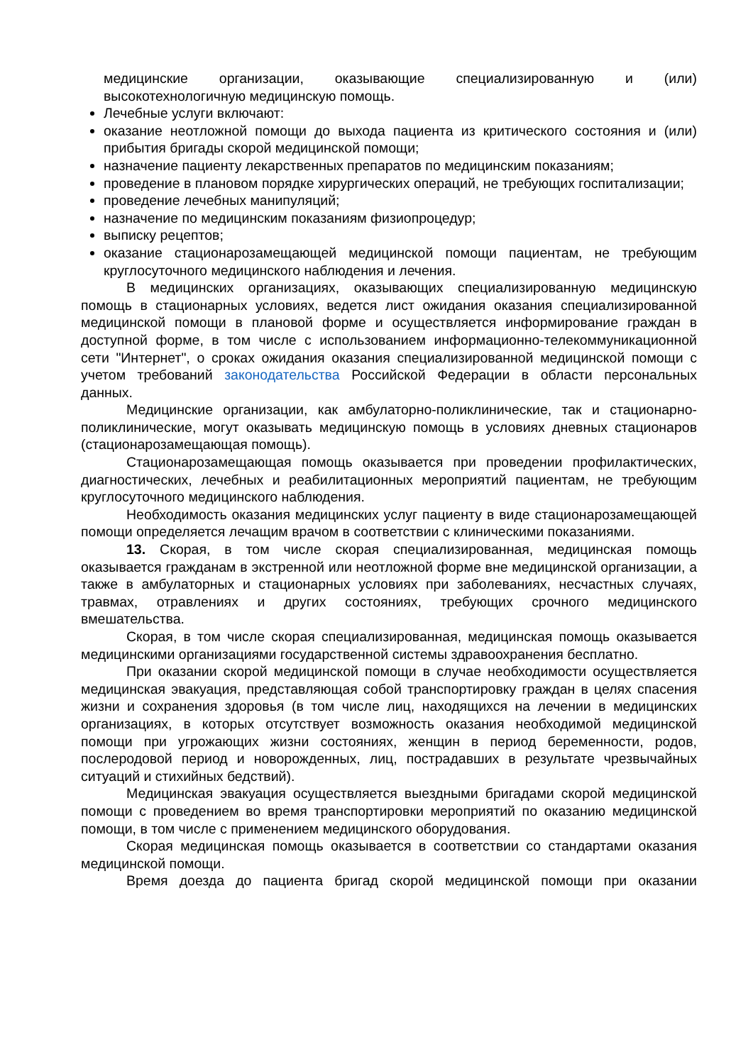медицинские организации, оказывающие специализированную и (или) высокотехнологичную медицинскую помощь.
Лечебные услуги включают:
оказание неотложной помощи до выхода пациента из критического состояния и (или) прибытия бригады скорой медицинской помощи;
назначение пациенту лекарственных препаратов по медицинским показаниям;
проведение в плановом порядке хирургических операций, не требующих госпитализации;
проведение лечебных манипуляций;
назначение по медицинским показаниям физиопроцедур;
выписку рецептов;
оказание стационарозамещающей медицинской помощи пациентам, не требующим круглосуточного медицинского наблюдения и лечения.
В медицинских организациях, оказывающих специализированную медицинскую помощь в стационарных условиях, ведется лист ожидания оказания специализированной медицинской помощи в плановой форме и осуществляется информирование граждан в доступной форме, в том числе с использованием информационно-телекоммуникационной сети "Интернет", о сроках ожидания оказания специализированной медицинской помощи с учетом требований законодательства Российской Федерации в области персональных данных.
Медицинские организации, как амбулаторно-поликлинические, так и стационарно-поликлинические, могут оказывать медицинскую помощь в условиях дневных стационаров (стационарозамещающая помощь).
Стационарозамещающая помощь оказывается при проведении профилактических, диагностических, лечебных и реабилитационных мероприятий пациентам, не требующим круглосуточного медицинского наблюдения.
Необходимость оказания медицинских услуг пациенту в виде стационарозамещающей помощи определяется лечащим врачом в соответствии с клиническими показаниями.
13. Скорая, в том числе скорая специализированная, медицинская помощь оказывается гражданам в экстренной или неотложной форме вне медицинской организации, а также в амбулаторных и стационарных условиях при заболеваниях, несчастных случаях, травмах, отравлениях и других состояниях, требующих срочного медицинского вмешательства.
Скорая, в том числе скорая специализированная, медицинская помощь оказывается медицинскими организациями государственной системы здравоохранения бесплатно.
При оказании скорой медицинской помощи в случае необходимости осуществляется медицинская эвакуация, представляющая собой транспортировку граждан в целях спасения жизни и сохранения здоровья (в том числе лиц, находящихся на лечении в медицинских организациях, в которых отсутствует возможность оказания необходимой медицинской помощи при угрожающих жизни состояниях, женщин в период беременности, родов, послеродовой период и новорожденных, лиц, пострадавших в результате чрезвычайных ситуаций и стихийных бедствий).
Медицинская эвакуация осуществляется выездными бригадами скорой медицинской помощи с проведением во время транспортировки мероприятий по оказанию медицинской помощи, в том числе с применением медицинского оборудования.
Скорая медицинская помощь оказывается в соответствии со стандартами оказания медицинской помощи.
Время доезда до пациента бригад скорой медицинской помощи при оказании